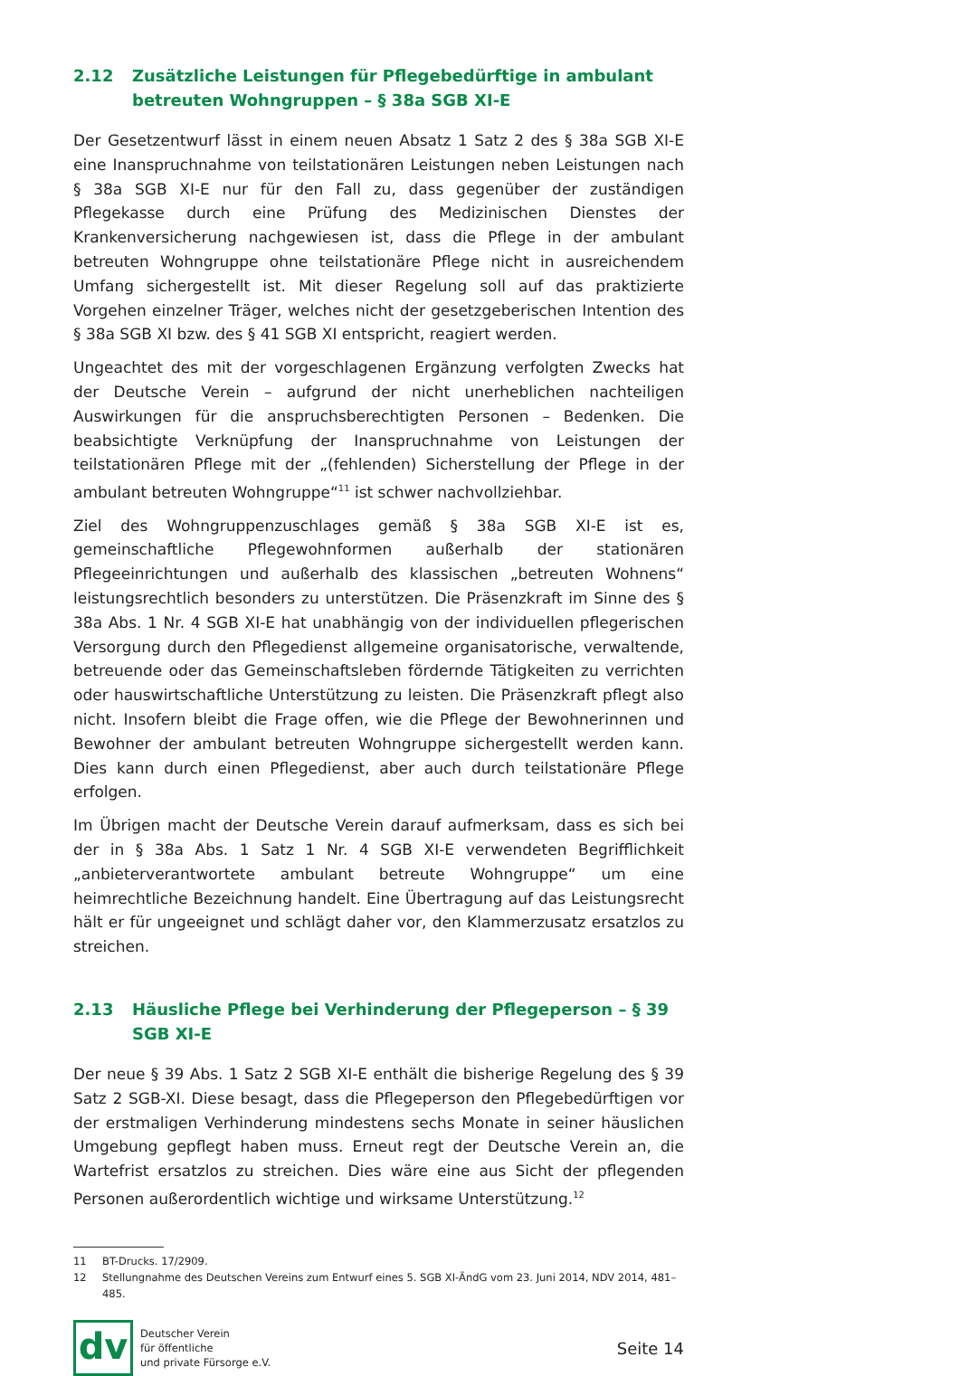2.12 Zusätzliche Leistungen für Pflegebedürftige in ambulant betreuten Wohngruppen – § 38a SGB XI-E
Der Gesetzentwurf lässt in einem neuen Absatz 1 Satz 2 des § 38a SGB XI-E eine Inanspruchnahme von teilstationären Leistungen neben Leistungen nach § 38a SGB XI-E nur für den Fall zu, dass gegenüber der zuständigen Pflegekasse durch eine Prüfung des Medizinischen Dienstes der Krankenversicherung nachgewiesen ist, dass die Pflege in der ambulant betreuten Wohngruppe ohne teilstationäre Pflege nicht in ausreichendem Umfang sichergestellt ist. Mit dieser Regelung soll auf das praktizierte Vorgehen einzelner Träger, welches nicht der gesetzgeberischen Intention des § 38a SGB XI bzw. des § 41 SGB XI entspricht, reagiert werden.
Ungeachtet des mit der vorgeschlagenen Ergänzung verfolgten Zwecks hat der Deutsche Verein – aufgrund der nicht unerheblichen nachteiligen Auswirkungen für die anspruchsberechtigten Personen – Bedenken. Die beabsichtigte Verknüpfung der Inanspruchnahme von Leistungen der teilstationären Pflege mit der „(fehlenden) Sicherstellung der Pflege in der ambulant betreuten Wohngruppe“<sup>11</sup> ist schwer nachvollziehbar.
Ziel des Wohngruppenzuschlages gemäß § 38a SGB XI-E ist es, gemeinschaftliche Pflegewohnformen außerhalb der stationären Pflegeeinrichtungen und außerhalb des klassischen „betreuten Wohnens“ leistungsrechtlich besonders zu unterstützen. Die Präsenzkraft im Sinne des § 38a Abs. 1 Nr. 4 SGB XI-E hat unabhängig von der individuellen pflegerischen Versorgung durch den Pflegedienst allgemeine organisatorische, verwaltende, betreuende oder das Gemeinschaftsleben fördernde Tätigkeiten zu verrichten oder hauswirtschaftliche Unterstützung zu leisten. Die Präsenzkraft pflegt also nicht. Insofern bleibt die Frage offen, wie die Pflege der Bewohnerinnen und Bewohner der ambulant betreuten Wohngruppe sichergestellt werden kann. Dies kann durch einen Pflegedienst, aber auch durch teilstationäre Pflege erfolgen.
Im Übrigen macht der Deutsche Verein darauf aufmerksam, dass es sich bei der in § 38a Abs. 1 Satz 1 Nr. 4 SGB XI-E verwendeten Begrifflichkeit „anbieterverantwortete ambulant betreute Wohngruppe“ um eine heimrechtliche Bezeichnung handelt. Eine Übertragung auf das Leistungsrecht hält er für ungeeignet und schlägt daher vor, den Klammerzusatz ersatzlos zu streichen.
2.13 Häusliche Pflege bei Verhinderung der Pflegeperson – § 39 SGB XI-E
Der neue § 39 Abs. 1 Satz 2 SGB XI-E enthält die bisherige Regelung des § 39 Satz 2 SGB-XI. Diese besagt, dass die Pflegeperson den Pflegebedürftigen vor der erstmaligen Verhinderung mindestens sechs Monate in seiner häuslichen Umgebung gepflegt haben muss. Erneut regt der Deutsche Verein an, die Wartefrist ersatzlos zu streichen. Dies wäre eine aus Sicht der pflegenden Personen außerordentlich wichtige und wirksame Unterstützung.<sup>12</sup>
11 BT-Drucks. 17/2909.
12 Stellungnahme des Deutschen Vereins zum Entwurf eines 5. SGB XI-ÄndG vom 23. Juni 2014, NDV 2014, 481–485.
dv
Deutscher Verein
für öffentliche
und private Fürsorge e.V.
Seite 14